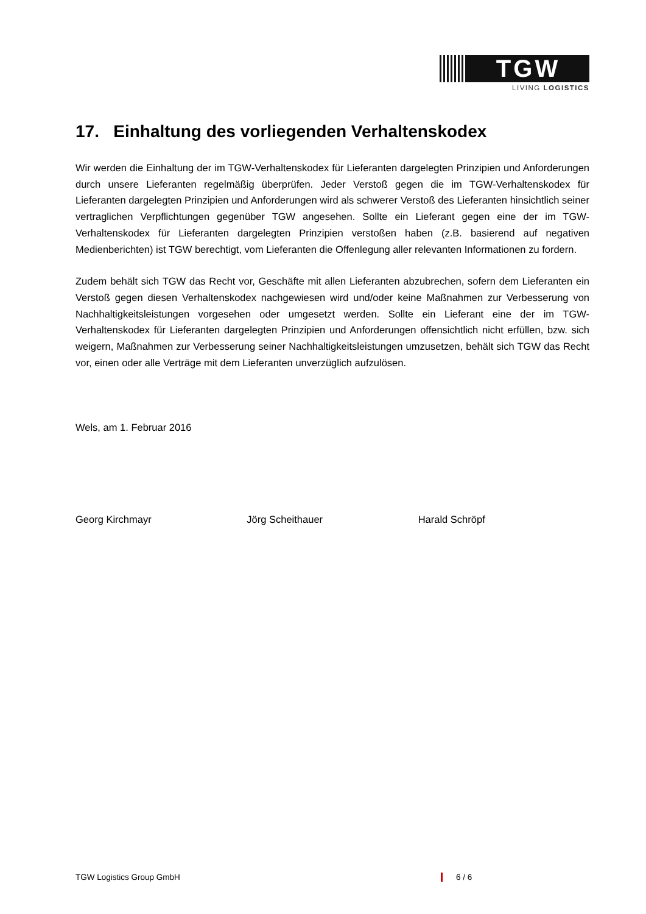TGW
LIVING LOGISTICS
17. Einhaltung des vorliegenden Verhaltenskodex
Wir werden die Einhaltung der im TGW-Verhaltenskodex für Lieferanten dargelegten Prinzipien und Anforderungen durch unsere Lieferanten regelmäßig überprüfen. Jeder Verstoß gegen die im TGW-Verhaltenskodex für Lieferanten dargelegten Prinzipien und Anforderungen wird als schwerer Verstoß des Lieferanten hinsichtlich seiner vertraglichen Verpflichtungen gegenüber TGW angesehen. Sollte ein Lieferant gegen eine der im TGW-Verhaltenskodex für Lieferanten dargelegten Prinzipien verstoßen haben (z.B. basierend auf negativen Medienberichten) ist TGW berechtigt, vom Lieferanten die Offenlegung aller relevanten Informationen zu fordern.
Zudem behält sich TGW das Recht vor, Geschäfte mit allen Lieferanten abzubrechen, sofern dem Lieferanten ein Verstoß gegen diesen Verhaltenskodex nachgewiesen wird und/oder keine Maßnahmen zur Verbesserung von Nachhaltigkeitsleistungen vorgesehen oder umgesetzt werden. Sollte ein Lieferant eine der im TGW-Verhaltenskodex für Lieferanten dargelegten Prinzipien und Anforderungen offensichtlich nicht erfüllen, bzw. sich weigern, Maßnahmen zur Verbesserung seiner Nachhaltigkeitsleistungen umzusetzen, behält sich TGW das Recht vor, einen oder alle Verträge mit dem Lieferanten unverzüglich aufzulösen.
Wels, am 1. Februar 2016
Georg Kirchmayr Jörg Scheithauer Harald Schröpf
TGW Logistics Group GmbH 6 / 6